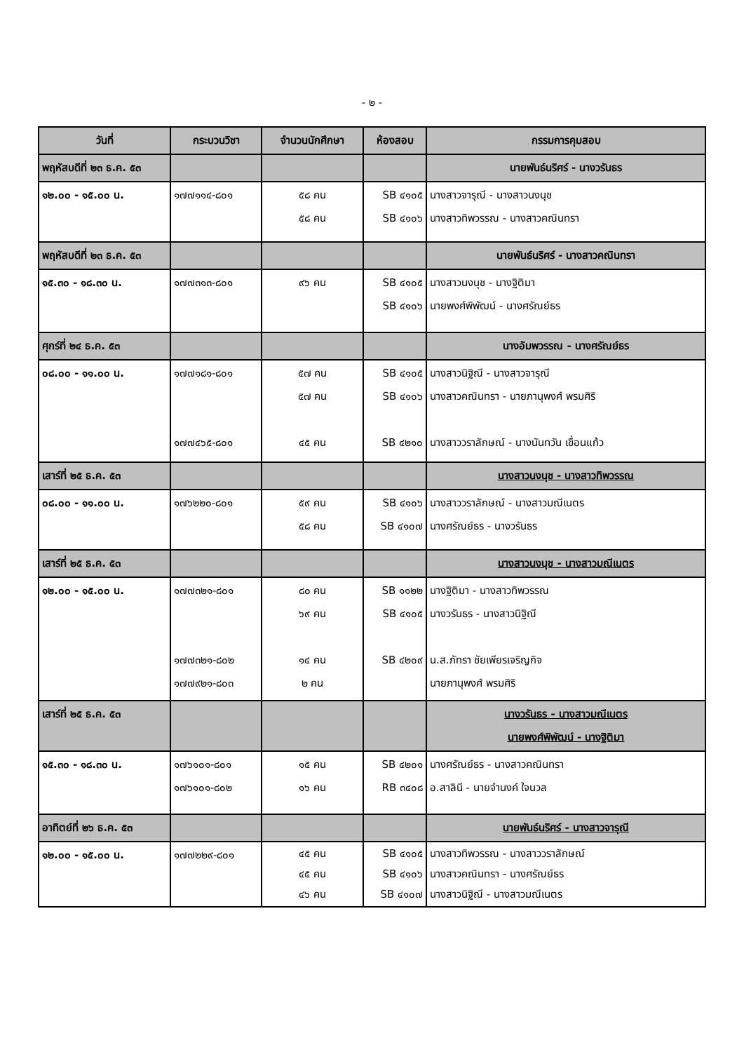- ๒ -
| วันที่ | กระบวนวิชา | จำนวนนักศึกษา | ห้องสอบ | กรรมการคุมสอบ |
| --- | --- | --- | --- | --- |
| พฤหัสบดีที่ ๒๓ ธ.ค. ๕๓ | | | | นายพันธ์นริศร์ - นางวรันธร |
| ๑๒.๐๐ - ๑๕.๐๐ น. | ๑๗๗๑๑๔-๘๐๑ | ๕๘ คน ๕๘ คน | SB ๔๑๐๕ SB ๔๑๐๖ | นางสาวจารุณี - นางสาวนงนุช นางสาวทิพวรรณ - นางสาวคณินทรา |
| พฤหัสบดีที่ ๒๓ ธ.ค. ๕๓ | | | | นายพันธ์นริศร์ - นางสาวคณินทรา |
| ๑๕.๓๐ - ๑๘.๓๐ น. | ๑๗๗๓๑๓-๘๐๑ | ๙๖ คน | SB ๔๑๐๕ SB ๔๑๐๖ | นางสาวนงนุช - นางฐิติมา นายพงศ์พิพัฒน์ - นางศรัณย์ธร |
| ศุกร์ที่ ๒๔ ธ.ค. ๕๓ | | | | นางอัมพวรรณ - นางศรัณย์ธร |
| ๐๘.๐๐ - ๑๑.๐๐ น. | ๑๗๗๑๘๑-๘๐๑ ๑๗๗๔๖๕-๘๐๑ | ๕๗ คน ๕๗ คน ๔๕ คน | SB ๔๑๐๕ SB ๔๑๐๖ SB ๔๒๑๐ | นางสาวนิฐิณี - นางสาวจารุณี นางสาวคณินทรา - นายภานุพงศ์ พรมศิริ นางสาววราลักษณ์ - นางนันทวัน เขื่อนแก้ว |
| เสาร์ที่ ๒๕ ธ.ค. ๕๓ | | | | นางสาวนงนุช - นางสาวทิพวรรณ |
| ๐๘.๐๐ - ๑๑.๐๐ น. | ๑๗๖๒๒๐-๘๐๑ | ๕๙ คน ๕๘ คน | SB ๔๑๐๖ SB ๔๑๐๗ | นางสาววราลักษณ์ - นางสาวมณีเนตร นางศรัณย์ธร - นางวรันธร |
| เสาร์ที่ ๒๕ ธ.ค. ๕๓ | | | | นางสาวนงนุช - นางสาวมณีเนตร |
| ๑๒.๐๐ - ๑๕.๐๐ น. | ๑๗๗๓๒๑-๘๐๑ ๑๗๗๓๒๑-๘๐๒ ๑๗๗๙๒๑-๘๐๓ | ๘๐ คน ๖๙ คน ๑๔ คน ๒ คน | SB ๑๑๒๒ SB ๔๑๐๕ SB ๔๒๐๙ | นางฐิติมา - นางสาวทิพวรรณ นางวรันธร - นางสาวนิฐิณี น.ส.ภัทรา ชัยเพียรเจริญกิจ นายภานุพงศ์ พรมศิริ |
| เสาร์ที่ ๒๕ ธ.ค. ๕๓ | | | | นางวรันธร - นางสาวมณีเนตร นายพงศ์พิพัฒน์ - นางฐิติมา |
| ๑๕.๓๐ - ๑๘.๓๐ น. | ๑๗๖๑๐๑-๘๐๑ ๑๗๖๑๐๑-๘๐๒ | ๑๕ คน ๑๖ คน | SB ๔๒๐๑ RB ๓๔๐๘ | นางศรัณย์ธร - นางสาวคณินทรา อ.สาลินี - นายจำนงค์ ใจนวล |
| อาทิตย์ที่ ๒๖ ธ.ค. ๕๓ | | | | นายพันธ์นริศร์ - นางสาวจารุณี |
| ๑๒.๐๐ - ๑๕.๐๐ น. | ๑๗๗๒๒๙-๘๐๑ | ๔๕ คน ๔๕ คน ๔๖ คน | SB ๔๑๐๕ SB ๔๑๐๖ SB ๔๑๐๗ | นางสาวทิพวรรณ - นางสาววราลักษณ์ นางสาวคณินทรา - นางศรัณย์ธร นางสาวนิฐิณี - นางสาวมณีเนตร |